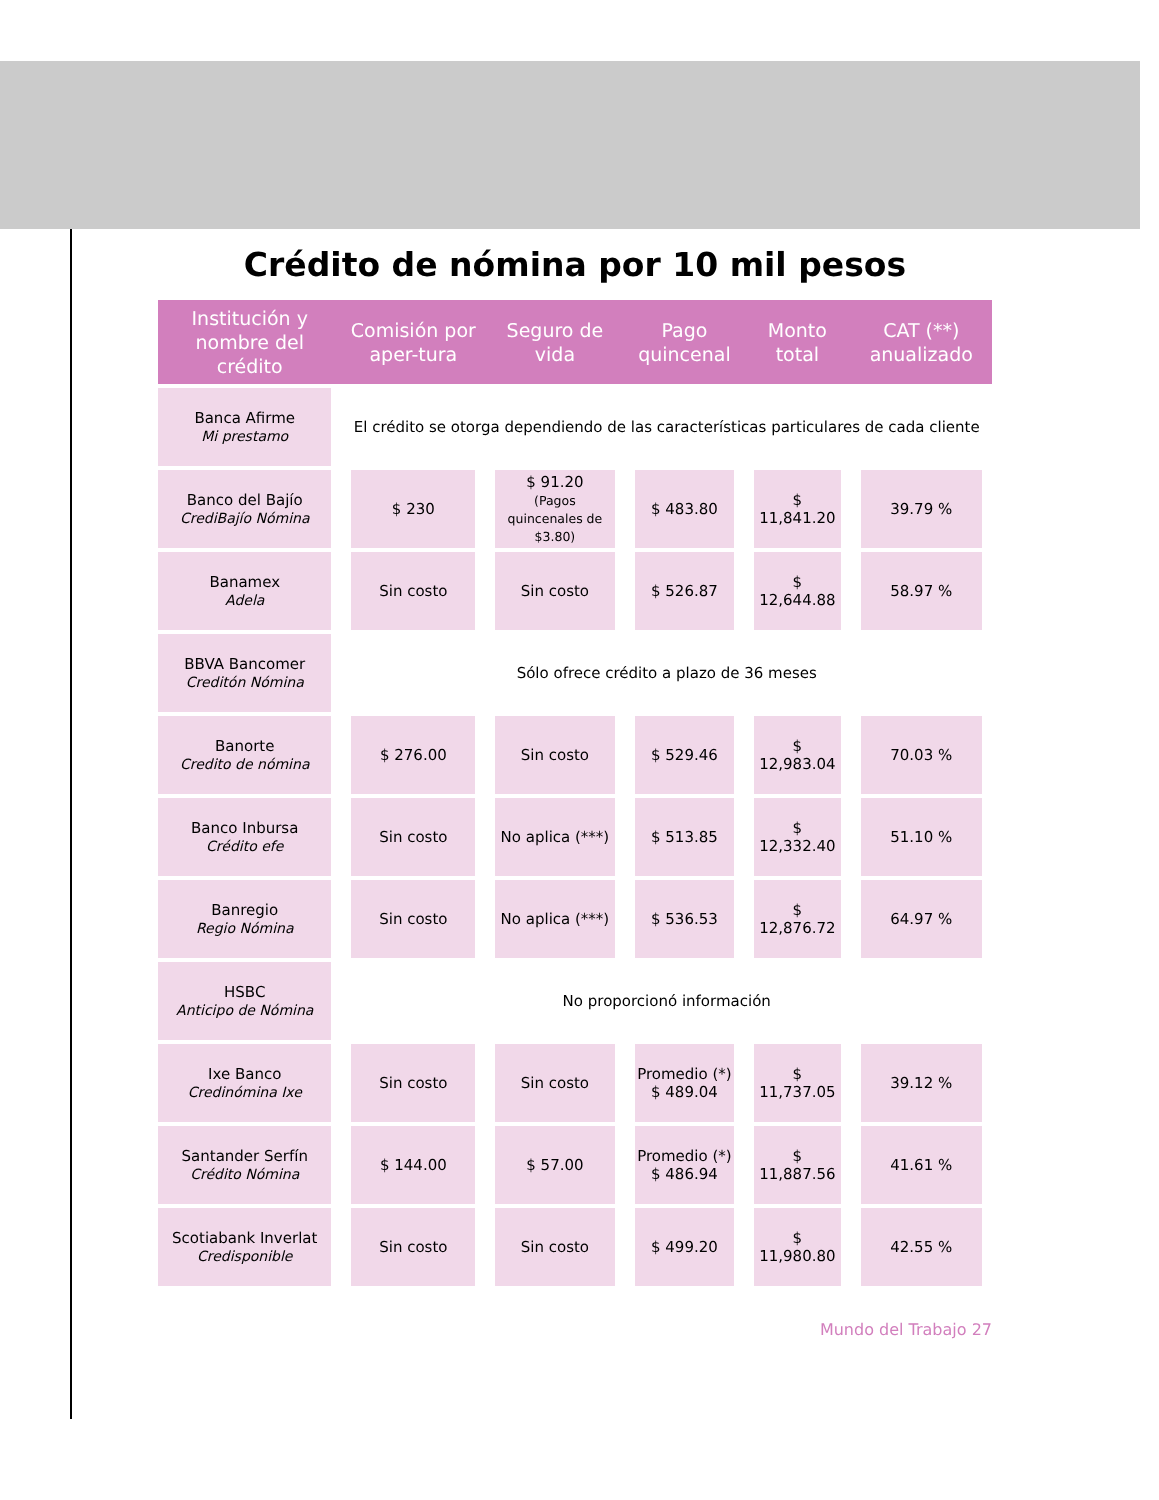Crédito de nómina por 10 mil pesos
| Institución y nombre del crédito | Comisión por aper-tura | Seguro de vida | Pago quincenal | Monto total | CAT (**) anualizado |
| --- | --- | --- | --- | --- | --- |
| Banca Afirme Mi prestamo | El crédito se otorga dependiendo de las características particulares de cada cliente | | | | |
| Banco del Bajío CrediBajío Nómina | $ 230 | $ 91.20 (Pagos quincenales de $3.80) | $ 483.80 | $ 11,841.20 | 39.79 % |
| Banamex Adela | Sin costo | Sin costo | $ 526.87 | $ 12,644.88 | 58.97 % |
| BBVA Bancomer Creditón Nómina | Sólo ofrece crédito a plazo de 36 meses | | | | |
| Banorte Credito de nómina | $ 276.00 | Sin costo | $ 529.46 | $ 12,983.04 | 70.03 % |
| Banco Inbursa Crédito efe | Sin costo | No aplica (***) | $ 513.85 | $ 12,332.40 | 51.10 % |
| Banregio Regio Nómina | Sin costo | No aplica (***) | $ 536.53 | $ 12,876.72 | 64.97 % |
| HSBC Anticipo de Nómina | No proporcionó información | | | | |
| Ixe Banco Credinómina Ixe | Sin costo | Sin costo | Promedio (*) $ 489.04 | $ 11,737.05 | 39.12 % |
| Santander Serfín Crédito Nómina | $ 144.00 | $ 57.00 | Promedio (*) $ 486.94 | $ 11,887.56 | 41.61 % |
| Scotiabank Inverlat Credisponible | Sin costo | Sin costo | $ 499.20 | $ 11,980.80 | 42.55 % |
Mundo del Trabajo 27